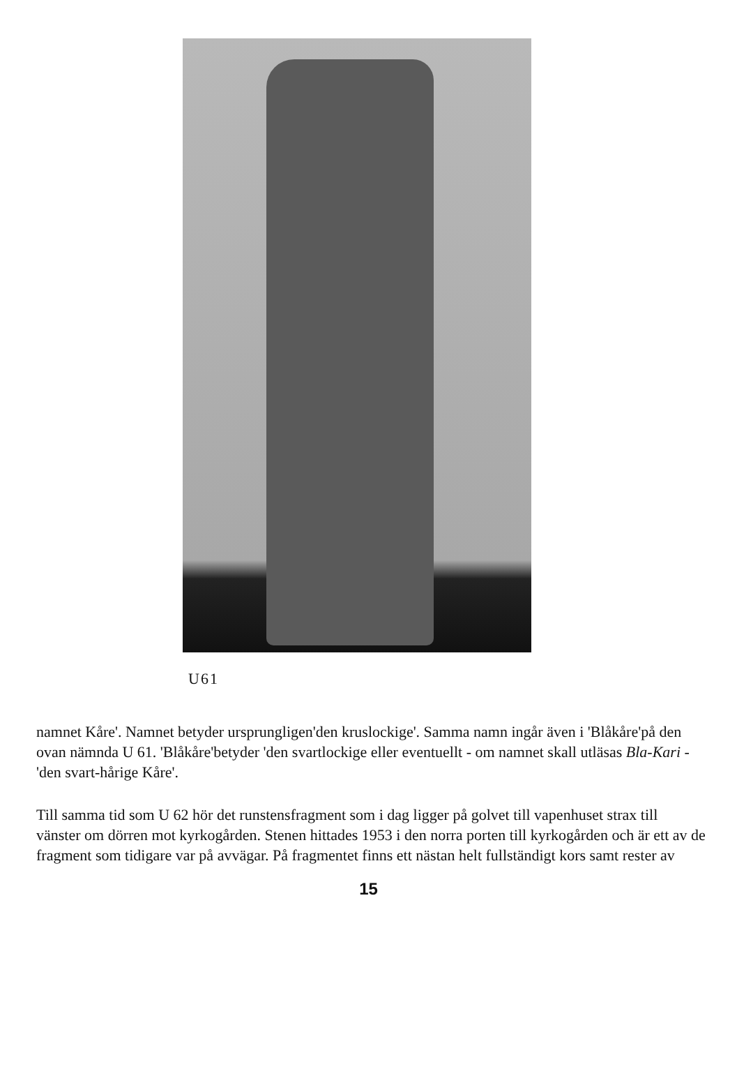U61
namnet Kåre'. Namnet betyder ursprungligen'den kruslockige'. Samma namn ingår även i 'Blåkåre'på den ovan nämnda U 61. 'Blåkåre'betyder 'den svartlockige eller eventuellt - om namnet skall utläsas Bla-Kari - 'den svart-hårige Kåre'.
Till samma tid som U 62 hör det runstensfragment som i dag ligger på golvet till vapenhuset strax till vänster om dörren mot kyrkogården. Stenen hittades 1953 i den norra porten till kyrkogården och är ett av de fragment som tidigare var på avvägar. På fragmentet finns ett nästan helt fullständigt kors samt rester av
15